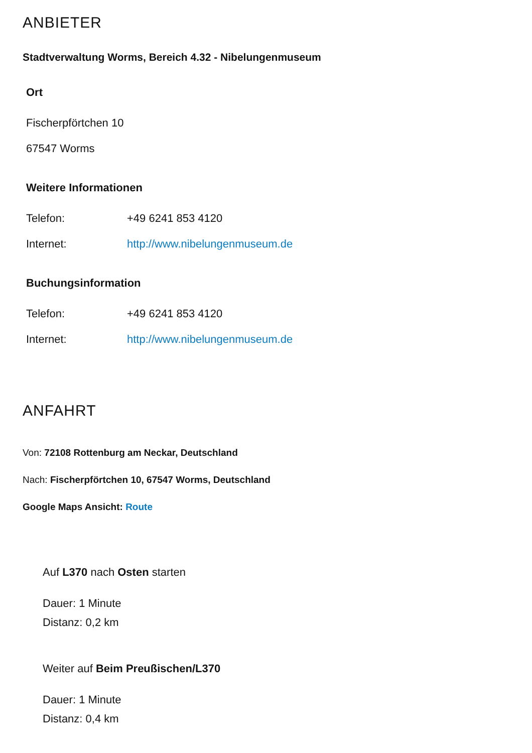ANBIETER
Stadtverwaltung Worms, Bereich 4.32 - Nibelungenmuseum
Ort
Fischerpförtchen 10
67547 Worms
Weitere Informationen
| Telefon: | +49 6241 853 4120 |
| Internet: | http://www.nibelungenmuseum.de |
Buchungsinformation
| Telefon: | +49 6241 853 4120 |
| Internet: | http://www.nibelungenmuseum.de |
ANFAHRT
Von: 72108 Rottenburg am Neckar, Deutschland
Nach: Fischerpförtchen 10, 67547 Worms, Deutschland
Google Maps Ansicht: Route
Auf L370 nach Osten starten
Dauer: 1 Minute
Distanz: 0,2 km
Weiter auf Beim Preußischen/L370
Dauer: 1 Minute
Distanz: 0,4 km